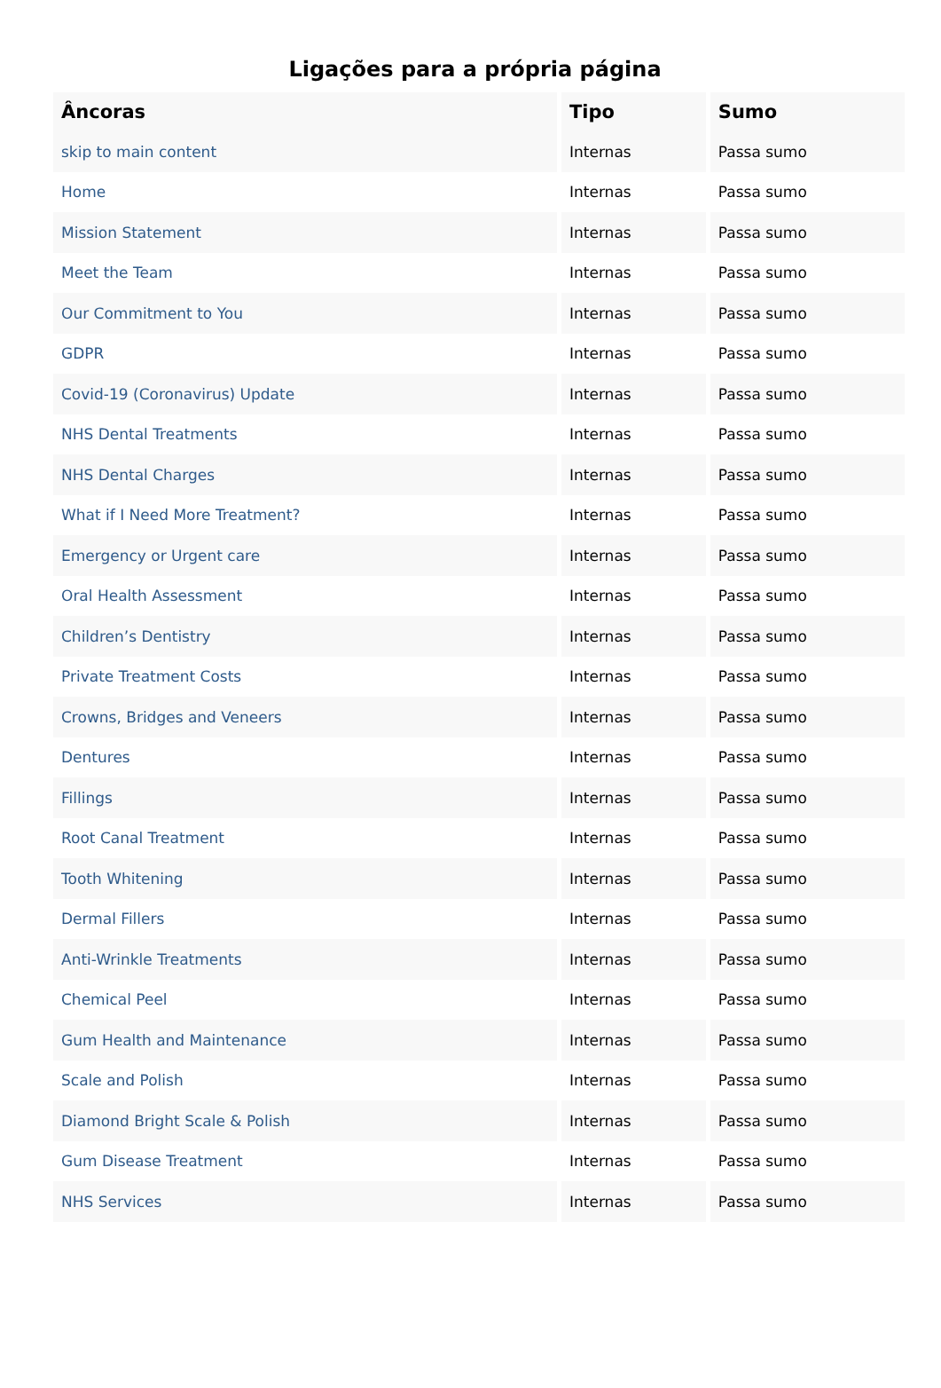Ligações para a própria página
| Âncoras | Tipo | Sumo |
| --- | --- | --- |
| skip to main content | Internas | Passa sumo |
| Home | Internas | Passa sumo |
| Mission Statement | Internas | Passa sumo |
| Meet the Team | Internas | Passa sumo |
| Our Commitment to You | Internas | Passa sumo |
| GDPR | Internas | Passa sumo |
| Covid-19 (Coronavirus) Update | Internas | Passa sumo |
| NHS Dental Treatments | Internas | Passa sumo |
| NHS Dental Charges | Internas | Passa sumo |
| What if I Need More Treatment? | Internas | Passa sumo |
| Emergency or Urgent care | Internas | Passa sumo |
| Oral Health Assessment | Internas | Passa sumo |
| Children’s Dentistry | Internas | Passa sumo |
| Private Treatment Costs | Internas | Passa sumo |
| Crowns, Bridges and Veneers | Internas | Passa sumo |
| Dentures | Internas | Passa sumo |
| Fillings | Internas | Passa sumo |
| Root Canal Treatment | Internas | Passa sumo |
| Tooth Whitening | Internas | Passa sumo |
| Dermal Fillers | Internas | Passa sumo |
| Anti-Wrinkle Treatments | Internas | Passa sumo |
| Chemical Peel | Internas | Passa sumo |
| Gum Health and Maintenance | Internas | Passa sumo |
| Scale and Polish | Internas | Passa sumo |
| Diamond Bright Scale & Polish | Internas | Passa sumo |
| Gum Disease Treatment | Internas | Passa sumo |
| NHS Services | Internas | Passa sumo |